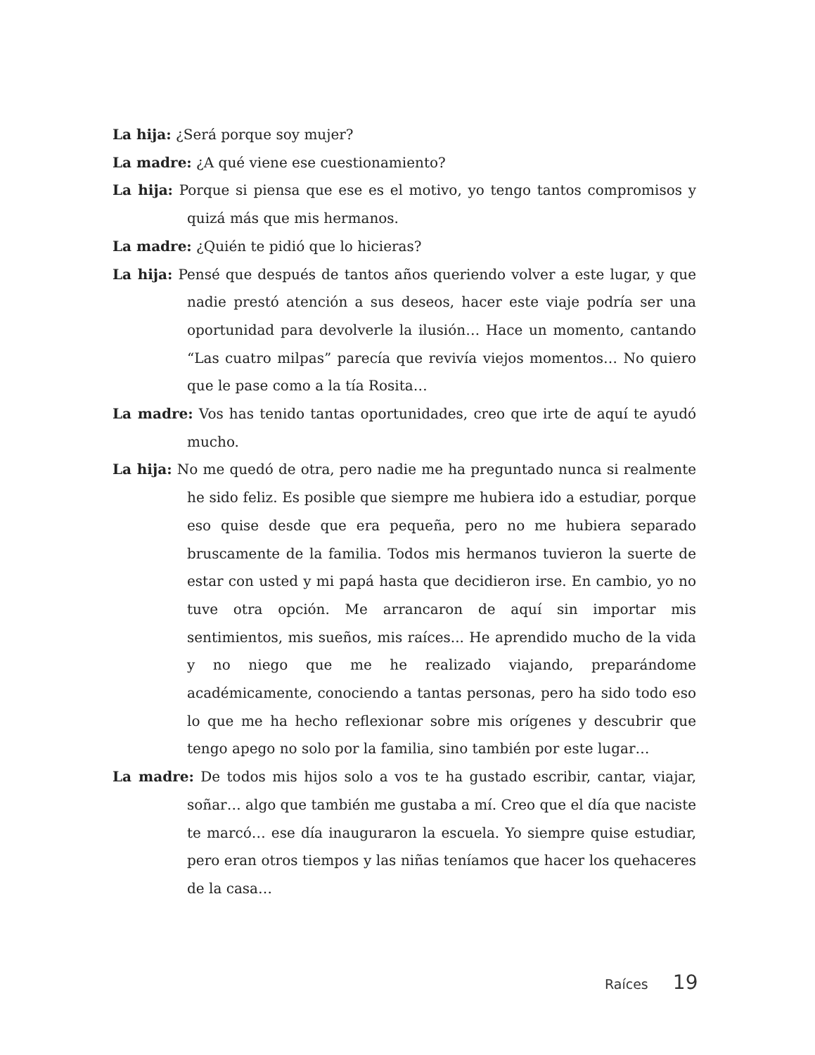La hija: ¿Será porque soy mujer?
La madre: ¿A qué viene ese cuestionamiento?
La hija: Porque si piensa que ese es el motivo, yo tengo tantos compromisos y quizá más que mis hermanos.
La madre: ¿Quién te pidió que lo hicieras?
La hija: Pensé que después de tantos años queriendo volver a este lugar, y que nadie prestó atención a sus deseos, hacer este viaje podría ser una oportunidad para devolverle la ilusión… Hace un momento, cantando “Las cuatro milpas” parecía que revivía viejos momentos… No quiero que le pase como a la tía Rosita…
La madre: Vos has tenido tantas oportunidades, creo que irte de aquí te ayudó mucho.
La hija: No me quedó de otra, pero nadie me ha preguntado nunca si realmente he sido feliz. Es posible que siempre me hubiera ido a estudiar, porque eso quise desde que era pequeña, pero no me hubiera separado bruscamente de la familia. Todos mis hermanos tuvieron la suerte de estar con usted y mi papá hasta que decidieron irse. En cambio, yo no tuve otra opción. Me arrancaron de aquí sin importar mis sentimientos, mis sueños, mis raíces... He aprendido mucho de la vida y no niego que me he realizado viajando, preparándome académicamente, conociendo a tantas personas, pero ha sido todo eso lo que me ha hecho reflexionar sobre mis orígenes y descubrir que tengo apego no solo por la familia, sino también por este lugar…
La madre: De todos mis hijos solo a vos te ha gustado escribir, cantar, viajar, soñar… algo que también me gustaba a mí. Creo que el día que naciste te marcó… ese día inauguraron la escuela. Yo siempre quise estudiar, pero eran otros tiempos y las niñas teníamos que hacer los quehaceres de la casa…
Raíces 19